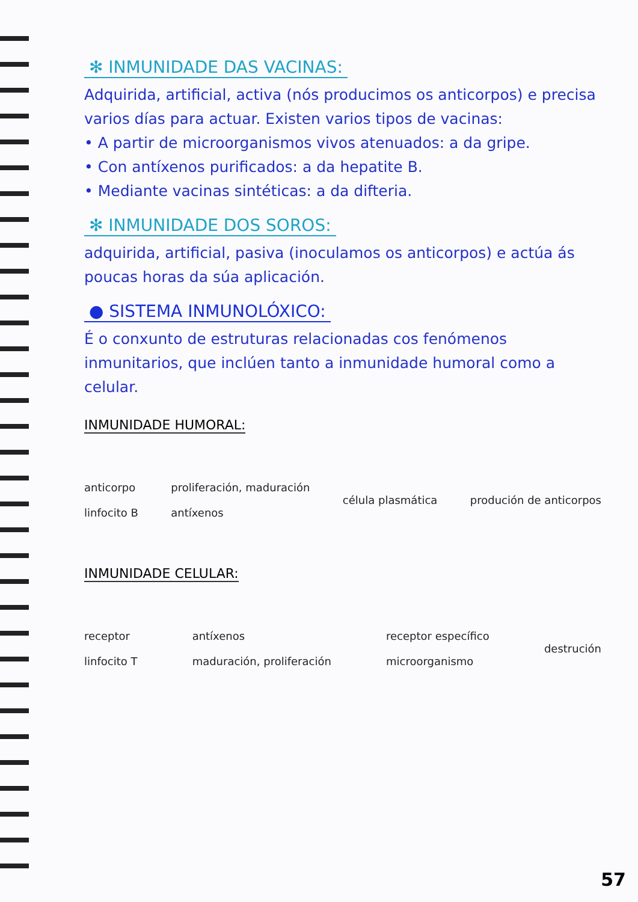✻ INMUNIDADE DAS VACINAS:
Adquirida, artificial, activa (nós producimos os anticorpos) e precisa varios días para actuar. Existen varios tipos de vacinas:
• A partir de microorganismos vivos atenuados: a da gripe.
• Con antíxenos purificados: a da hepatite B.
• Mediante vacinas sintéticas: a da difteria.
✻ INMUNIDADE DOS SOROS:
adquirida, artificial, pasiva (inoculamos os anticorpos) e actúa ás poucas horas da súa aplicación.
● SISTEMA INMUNOLÓXICO:
É o conxunto de estruturas relacionadas cos fenómenos inmunitarios, que inclúen tanto a inmunidade humoral como a celular.
INMUNIDADE HUMORAL:
anticorpo
linfocito B proliferación, maduración
antíxenos célula plasmática produción de anticorpos
INMUNIDADE CELULAR:
receptor
linfocito T antíxenos
maduración, proliferación receptor específico
microorganismo destrución
57